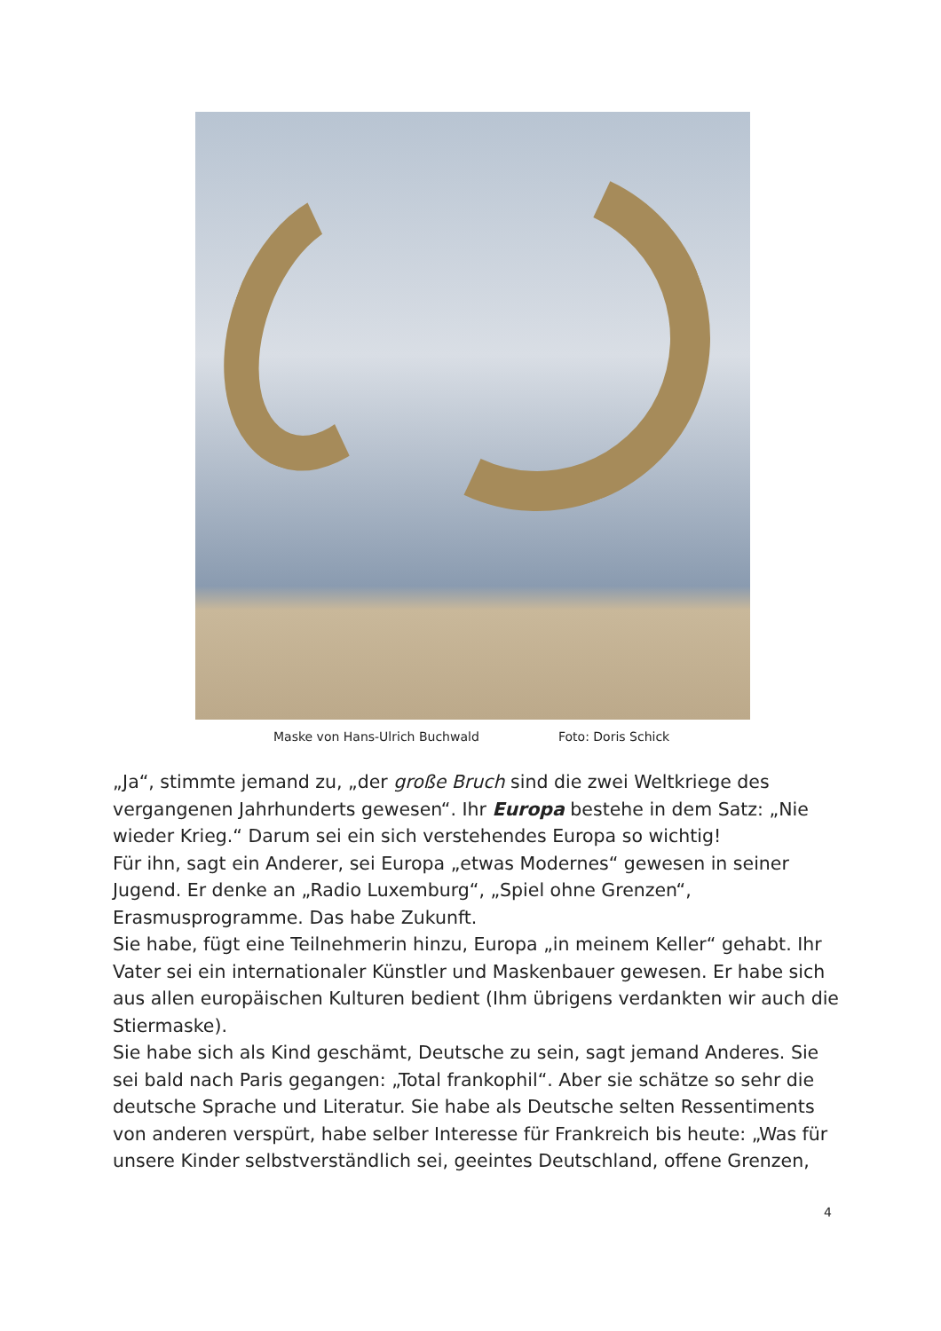Maske von Hans-Ulrich Buchwald Foto: Doris Schick
„Ja“, stimmte jemand zu, „der große Bruch sind die zwei Weltkriege des vergangenen Jahrhunderts gewesen“. Ihr Europa bestehe in dem Satz: „Nie wieder Krieg.“ Darum sei ein sich verstehendes Europa so wichtig!
Für ihn, sagt ein Anderer, sei Europa „etwas Modernes“ gewesen in seiner Jugend. Er denke an „Radio Luxemburg“, „Spiel ohne Grenzen“, Erasmusprogramme. Das habe Zukunft.
Sie habe, fügt eine Teilnehmerin hinzu, Europa „in meinem Keller“ gehabt. Ihr Vater sei ein internationaler Künstler und Maskenbauer gewesen. Er habe sich aus allen europäischen Kulturen bedient (Ihm übrigens verdankten wir auch die Stiermaske).
Sie habe sich als Kind geschämt, Deutsche zu sein, sagt jemand Anderes. Sie sei bald nach Paris gegangen: „Total frankophil“. Aber sie schätze so sehr die deutsche Sprache und Literatur. Sie habe als Deutsche selten Ressentiments von anderen verspürt, habe selber Interesse für Frankreich bis heute: „Was für unsere Kinder selbstverständlich sei, geeintes Deutschland, offene Grenzen,
4